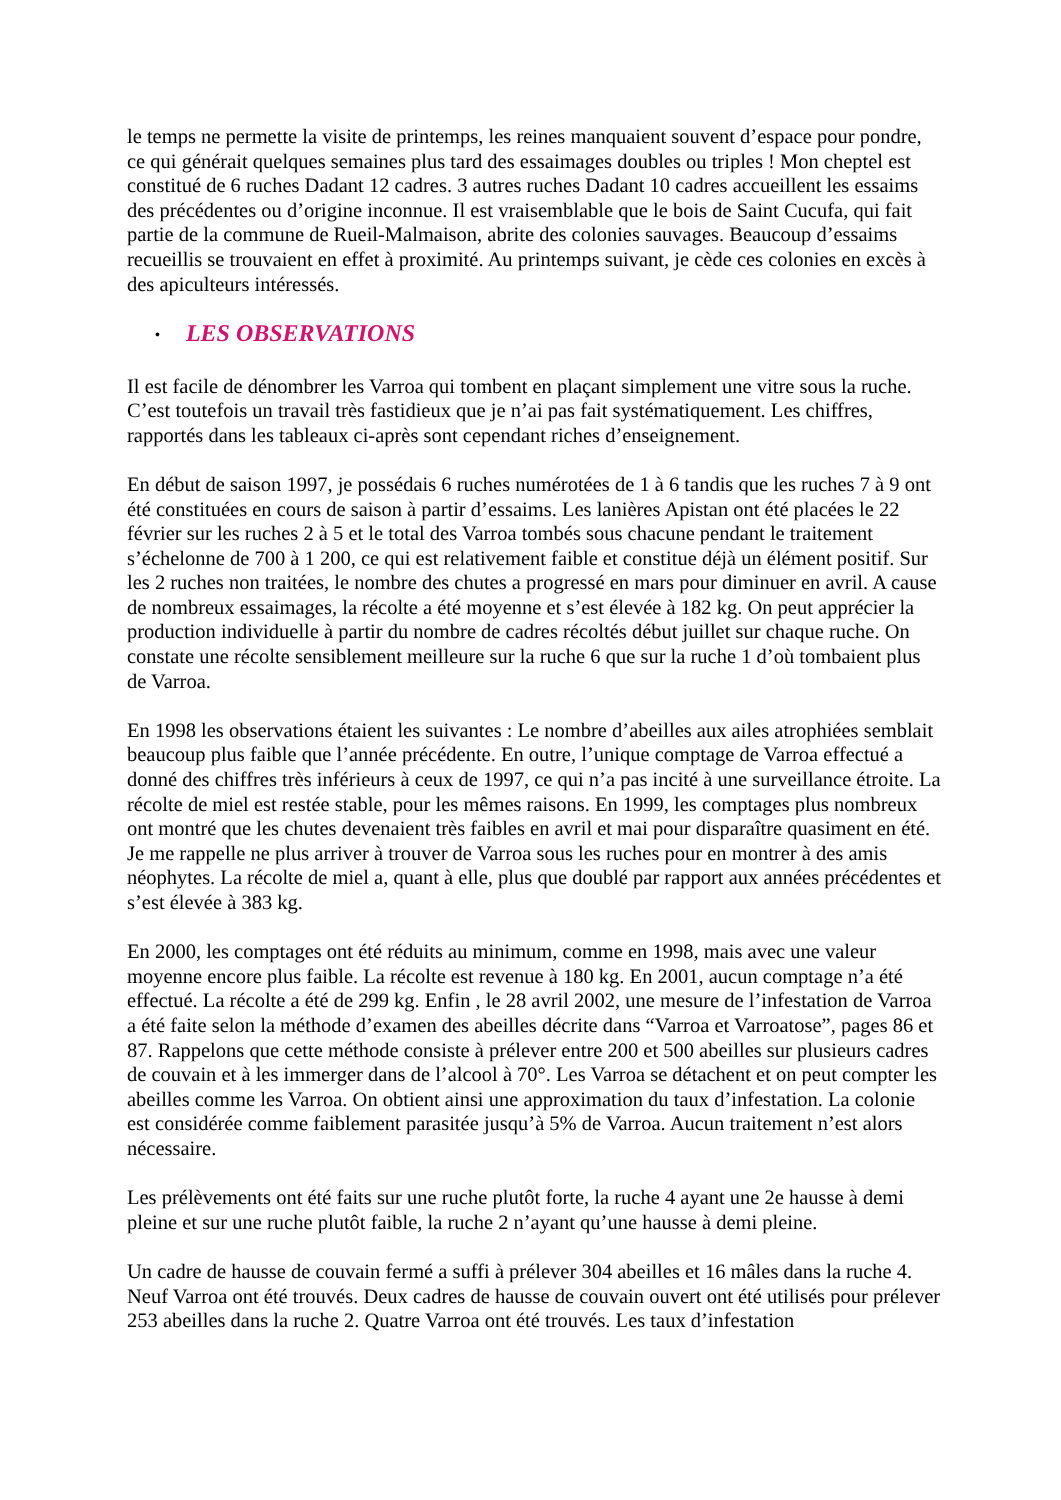le temps ne permette la visite de printemps, les reines manquaient souvent d’espace pour pondre, ce qui générait quelques semaines plus tard des essaimages doubles ou triples ! Mon cheptel est constitué de 6 ruches Dadant 12 cadres. 3 autres ruches Dadant 10 cadres accueillent les essaims des précédentes ou d’origine inconnue. Il est vraisemblable que le bois de Saint Cucufa, qui fait partie de la commune de Rueil-Malmaison, abrite des colonies sauvages. Beaucoup d’essaims recueillis se trouvaient en effet à proximité. Au printemps suivant, je cède ces colonies en excès à des apiculteurs intéressés.
• LES OBSERVATIONS
Il est facile de dénombrer les Varroa qui tombent en plaçant simplement une vitre sous la ruche. C’est toutefois un travail très fastidieux que je n’ai pas fait systématiquement. Les chiffres, rapportés dans les tableaux ci-après sont cependant riches d’enseignement.
En début de saison 1997, je possédais 6 ruches numérotées de 1 à 6 tandis que les ruches 7 à 9 ont été constituées en cours de saison à partir d’essaims. Les lanières Apistan ont été placées le 22 février sur les ruches 2 à 5 et le total des Varroa tombés sous chacune pendant le traitement s’échelonne de 700 à 1 200, ce qui est relativement faible et constitue déjà un élément positif. Sur les 2 ruches non traitées, le nombre des chutes a progressé en mars pour diminuer en avril. A cause de nombreux essaimages, la récolte a été moyenne et s’est élevée à 182 kg. On peut apprécier la production individuelle à partir du nombre de cadres récoltés début juillet sur chaque ruche. On constate une récolte sensiblement meilleure sur la ruche 6 que sur la ruche 1 d’où tombaient plus de Varroa.
En 1998 les observations étaient les suivantes : Le nombre d’abeilles aux ailes atrophiées semblait beaucoup plus faible que l’année précédente. En outre, l’unique comptage de Varroa effectué a donné des chiffres très inférieurs à ceux de 1997, ce qui n’a pas incité à une surveillance étroite. La récolte de miel est restée stable, pour les mêmes raisons. En 1999, les comptages plus nombreux ont montré que les chutes devenaient très faibles en avril et mai pour disparaître quasiment en été. Je me rappelle ne plus arriver à trouver de Varroa sous les ruches pour en montrer à des amis néophytes. La récolte de miel a, quant à elle, plus que doublé par rapport aux années précédentes et s’est élevée à 383 kg.
En 2000, les comptages ont été réduits au minimum, comme en 1998, mais avec une valeur moyenne encore plus faible. La récolte est revenue à 180 kg. En 2001, aucun comptage n’a été effectué. La récolte a été de 299 kg. Enfin , le 28 avril 2002, une mesure de l’infestation de Varroa a été faite selon la méthode d’examen des abeilles décrite dans “Varroa et Varroatose”, pages 86 et 87. Rappelons que cette méthode consiste à prélever entre 200 et 500 abeilles sur plusieurs cadres de couvain et à les immerger dans de l’alcool à 70°. Les Varroa se détachent et on peut compter les abeilles comme les Varroa. On obtient ainsi une approximation du taux d’infestation. La colonie est considérée comme faiblement parasitée jusqu’à 5% de Varroa. Aucun traitement n’est alors nécessaire.
Les prélèvements ont été faits sur une ruche plutôt forte, la ruche 4 ayant une 2e hausse à demi pleine et sur une ruche plutôt faible, la ruche 2 n’ayant qu’une hausse à demi pleine.
Un cadre de hausse de couvain fermé a suffi à prélever 304 abeilles et 16 mâles dans la ruche 4. Neuf Varroa ont été trouvés. Deux cadres de hausse de couvain ouvert ont été utilisés pour prélever 253 abeilles dans la ruche 2. Quatre Varroa ont été trouvés. Les taux d’infestation